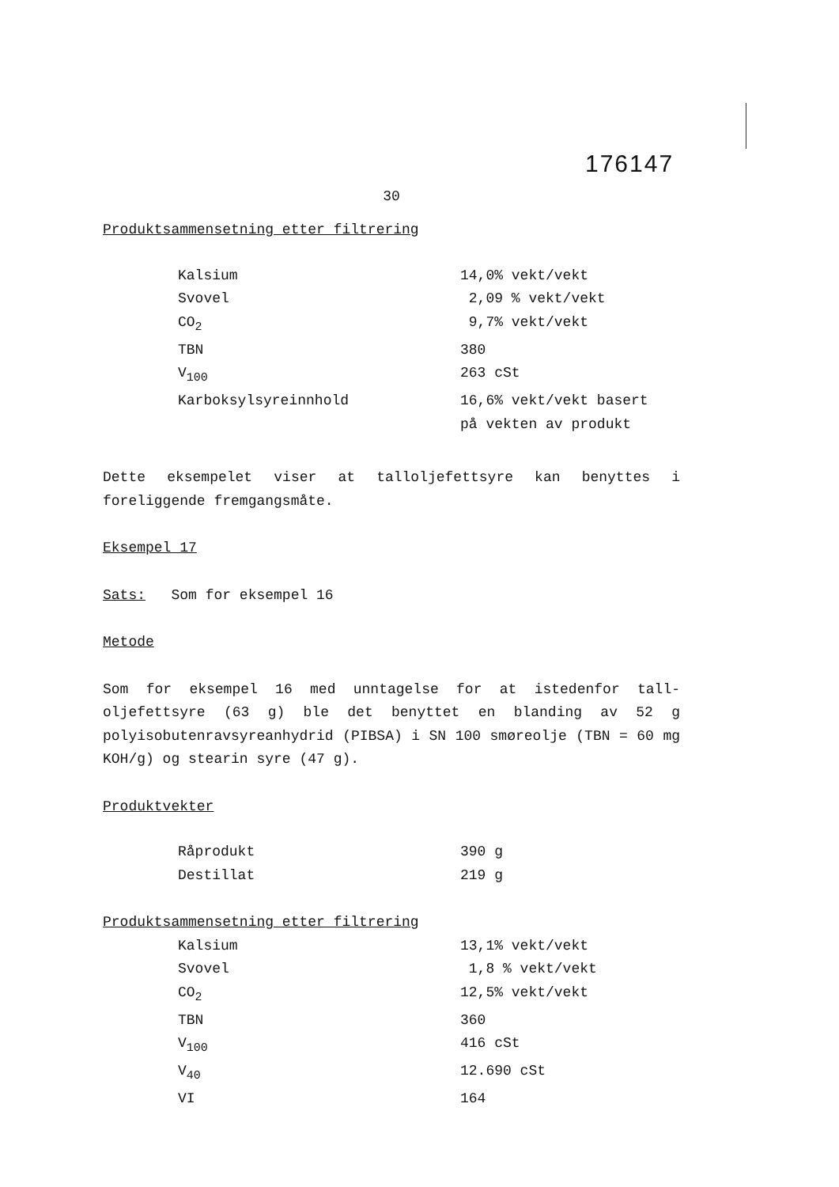176147
30
Produktsammensetning etter filtrering
| Kalsium | 14,0% vekt/vekt |
| Svovel | 2,09 % vekt/vekt |
| CO<sub>2</sub> | 9,7% vekt/vekt |
| TBN | 380 |
| V<sub>100</sub> | 263 cSt |
| Karboksylsyreinnhold | 16,6% vekt/vekt basert på vekten av produkt |
Dette eksempelet viser at talloljefettsyre kan benyttes i foreliggende fremgangsmåte.
Eksempel 17
Sats: Som for eksempel 16
Metode
Som for eksempel 16 med unntagelse for at istedenfor tall-oljefettsyre (63 g) ble det benyttet en blanding av 52 g polyisobutenravsyreanhydrid (PIBSA) i SN 100 smøreolje (TBN = 60 mg KOH/g) og stearin syre (47 g).
Produktvekter
| Råprodukt | 390 g |
| Destillat | 219 g |
Produktsammensetning etter filtrering
| Kalsium | 13,1% vekt/vekt |
| Svovel | 1,8 % vekt/vekt |
| CO<sub>2</sub> | 12,5% vekt/vekt |
| TBN | 360 |
| V<sub>100</sub> | 416 cSt |
| V<sub>40</sub> | 12.690 cSt |
| VI | 164 |